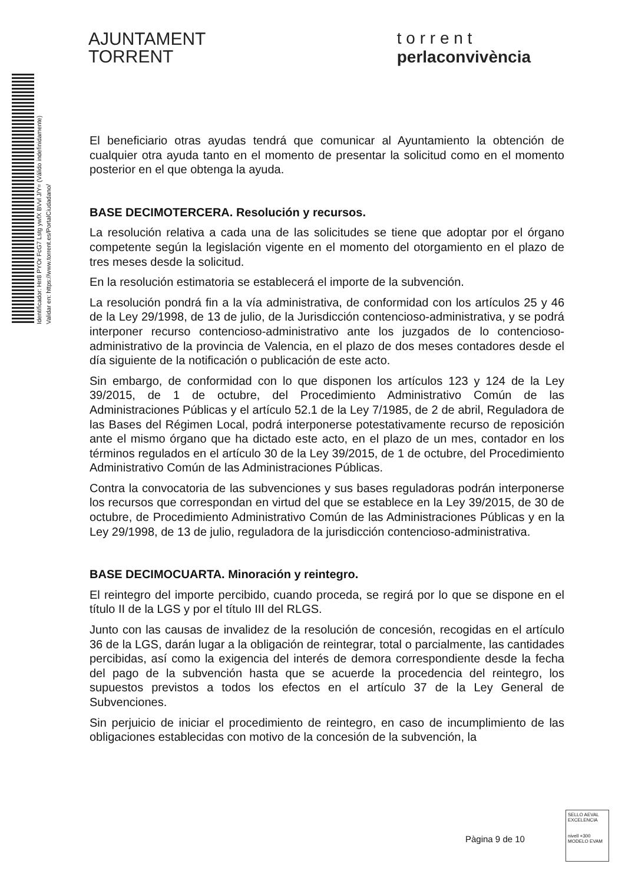AJUNTAMENT
TORRENT
t o r r e n t
perlaconvivència
Identificador: Hrr8 PYOr FcG7 Lstg ywfX BVvl J/Y= (Válido indefinidamente)
Validar en: https://www.torrent.es/PortalCiudadano/
El beneficiario otras ayudas tendrá que comunicar al Ayuntamiento la obtención de cualquier otra ayuda tanto en el momento de presentar la solicitud como en el momento posterior en el que obtenga la ayuda.
BASE DECIMOTERCERA. Resolución y recursos.
La resolución relativa a cada una de las solicitudes se tiene que adoptar por el órgano competente según la legislación vigente en el momento del otorgamiento en el plazo de tres meses desde la solicitud.
En la resolución estimatoria se establecerá el importe de la subvención.
La resolución pondrá fin a la vía administrativa, de conformidad con los artículos 25 y 46 de la Ley 29/1998, de 13 de julio, de la Jurisdicción contencioso-administrativa, y se podrá interponer recurso contencioso-administrativo ante los juzgados de lo contencioso-administrativo de la provincia de Valencia, en el plazo de dos meses contadores desde el día siguiente de la notificación o publicación de este acto.
Sin embargo, de conformidad con lo que disponen los artículos 123 y 124 de la Ley 39/2015, de 1 de octubre, del Procedimiento Administrativo Común de las Administraciones Públicas y el artículo 52.1 de la Ley 7/1985, de 2 de abril, Reguladora de las Bases del Régimen Local, podrá interponerse potestativamente recurso de reposición ante el mismo órgano que ha dictado este acto, en el plazo de un mes, contador en los términos regulados en el artículo 30 de la Ley 39/2015, de 1 de octubre, del Procedimiento Administrativo Común de las Administraciones Públicas.
Contra la convocatoria de las subvenciones y sus bases reguladoras podrán interponerse los recursos que correspondan en virtud del que se establece en la Ley 39/2015, de 30 de octubre, de Procedimiento Administrativo Común de las Administraciones Públicas y en la Ley 29/1998, de 13 de julio, reguladora de la jurisdicción contencioso-administrativa.
BASE DECIMOCUARTA. Minoración y reintegro.
El reintegro del importe percibido, cuando proceda, se regirá por lo que se dispone en el título II de la LGS y por el título III del RLGS.
Junto con las causas de invalidez de la resolución de concesión, recogidas en el artículo 36 de la LGS, darán lugar a la obligación de reintegrar, total o parcialmente, las cantidades percibidas, así como la exigencia del interés de demora correspondiente desde la fecha del pago de la subvención hasta que se acuerde la procedencia del reintegro, los supuestos previstos a todos los efectos en el artículo 37 de la Ley General de Subvenciones.
Sin perjuicio de iniciar el procedimiento de reintegro, en caso de incumplimiento de las obligaciones establecidas con motivo de la concesión de la subvención, la
Pàgina 9 de 10
SELLO AEVAL EXCELENCIA
nivell +300
MODELO EVAM